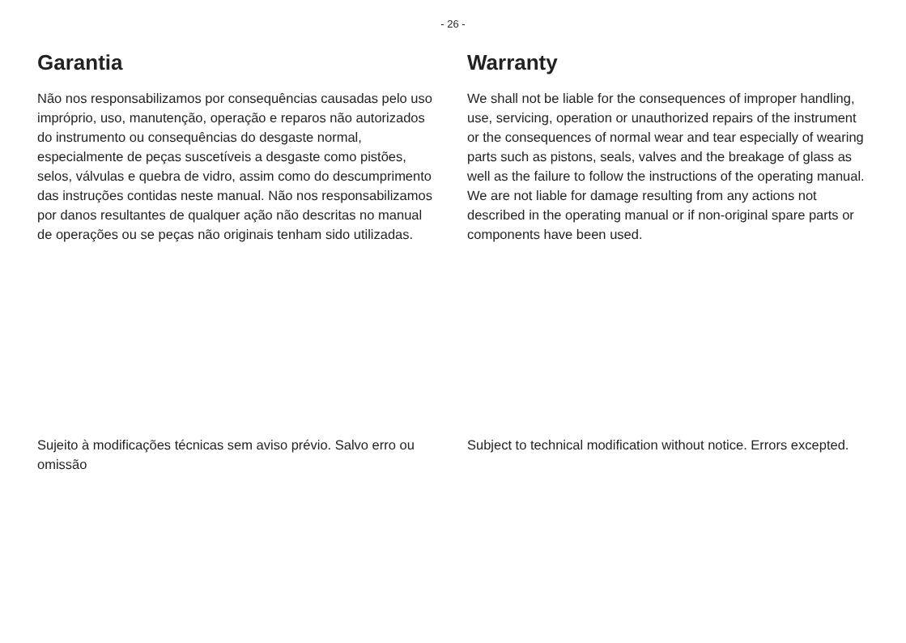- 26 -
Garantia
Não nos responsabilizamos por consequências causadas pelo uso impróprio, uso, manutenção, operação e reparos não autorizados do instrumento ou consequências do desgaste normal, especialmente de peças suscetíveis a desgaste como pistões, selos, válvulas e quebra de vidro, assim como do descumprimento das instruções contidas neste manual. Não nos responsabilizamos por danos resultantes de qualquer ação não descritas no manual de operações ou se peças não originais tenham sido utilizadas.
Warranty
We shall not be liable for the consequences of improper handling, use, servicing, operation or unauthorized repairs of the instrument or the consequences of normal wear and tear especially of wearing parts such as pistons, seals, valves and the breakage of glass as well as the failure to follow the instructions of the operating manual. We are not liable for damage resulting from any actions not described in the operating manual or if non-original spare parts or components have been used.
Sujeito à modificações técnicas sem aviso prévio. Salvo erro ou omissão
Subject to technical modification without notice. Errors excepted.